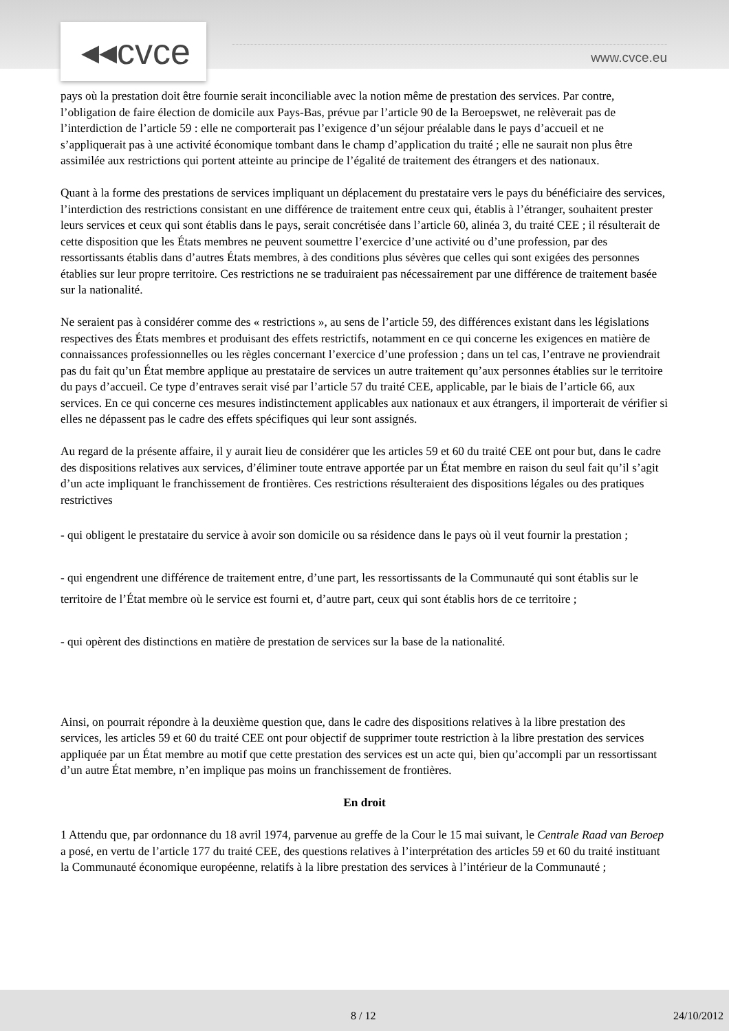◂◂cvce www.cvce.eu
pays où la prestation doit être fournie serait inconciliable avec la notion même de prestation des services. Par contre, l’obligation de faire élection de domicile aux Pays-Bas, prévue par l’article 90 de la Beroepswet, ne relèverait pas de l’interdiction de l’article 59 : elle ne comporterait pas l’exigence d’un séjour préalable dans le pays d’accueil et ne s’appliquerait pas à une activité économique tombant dans le champ d’application du traité ; elle ne saurait non plus être assimilée aux restrictions qui portent atteinte au principe de l’égalité de traitement des étrangers et des nationaux.
Quant à la forme des prestations de services impliquant un déplacement du prestataire vers le pays du bénéficiaire des services, l’interdiction des restrictions consistant en une différence de traitement entre ceux qui, établis à l’étranger, souhaitent prester leurs services et ceux qui sont établis dans le pays, serait concrétisée dans l’article 60, alinéa 3, du traité CEE ; il résulterait de cette disposition que les États membres ne peuvent soumettre l’exercice d’une activité ou d’une profession, par des ressortissants établis dans d’autres États membres, à des conditions plus sévères que celles qui sont exigées des personnes établies sur leur propre territoire. Ces restrictions ne se traduiraient pas nécessairement par une différence de traitement basée sur la nationalité.
Ne seraient pas à considérer comme des « restrictions », au sens de l’article 59, des différences existant dans les législations respectives des États membres et produisant des effets restrictifs, notamment en ce qui concerne les exigences en matière de connaissances professionnelles ou les règles concernant l’exercice d’une profession ; dans un tel cas, l’entrave ne proviendrait pas du fait qu’un État membre applique au prestataire de services un autre traitement qu’aux personnes établies sur le territoire du pays d’accueil. Ce type d’entraves serait visé par l’article 57 du traité CEE, applicable, par le biais de l’article 66, aux services. En ce qui concerne ces mesures indistinctement applicables aux nationaux et aux étrangers, il importerait de vérifier si elles ne dépassent pas le cadre des effets spécifiques qui leur sont assignés.
Au regard de la présente affaire, il y aurait lieu de considérer que les articles 59 et 60 du traité CEE ont pour but, dans le cadre des dispositions relatives aux services, d’éliminer toute entrave apportée par un État membre en raison du seul fait qu’il s’agit d’un acte impliquant le franchissement de frontières. Ces restrictions résulteraient des dispositions légales ou des pratiques restrictives
- qui obligent le prestataire du service à avoir son domicile ou sa résidence dans le pays où il veut fournir la prestation ;
- qui engendrent une différence de traitement entre, d’une part, les ressortissants de la Communauté qui sont établis sur le territoire de l’État membre où le service est fourni et, d’autre part, ceux qui sont établis hors de ce territoire ;
- qui opèrent des distinctions en matière de prestation de services sur la base de la nationalité.
Ainsi, on pourrait répondre à la deuxième question que, dans le cadre des dispositions relatives à la libre prestation des services, les articles 59 et 60 du traité CEE ont pour objectif de supprimer toute restriction à la libre prestation des services appliquée par un État membre au motif que cette prestation des services est un acte qui, bien qu’accompli par un ressortissant d’un autre État membre, n’en implique pas moins un franchissement de frontières.
En droit
1 Attendu que, par ordonnance du 18 avril 1974, parvenue au greffe de la Cour le 15 mai suivant, le Centrale Raad van Beroep a posé, en vertu de l’article 177 du traité CEE, des questions relatives à l’interprétation des articles 59 et 60 du traité instituant la Communauté économique européenne, relatifs à la libre prestation des services à l’intérieur de la Communauté ;
8 / 12 24/10/2012